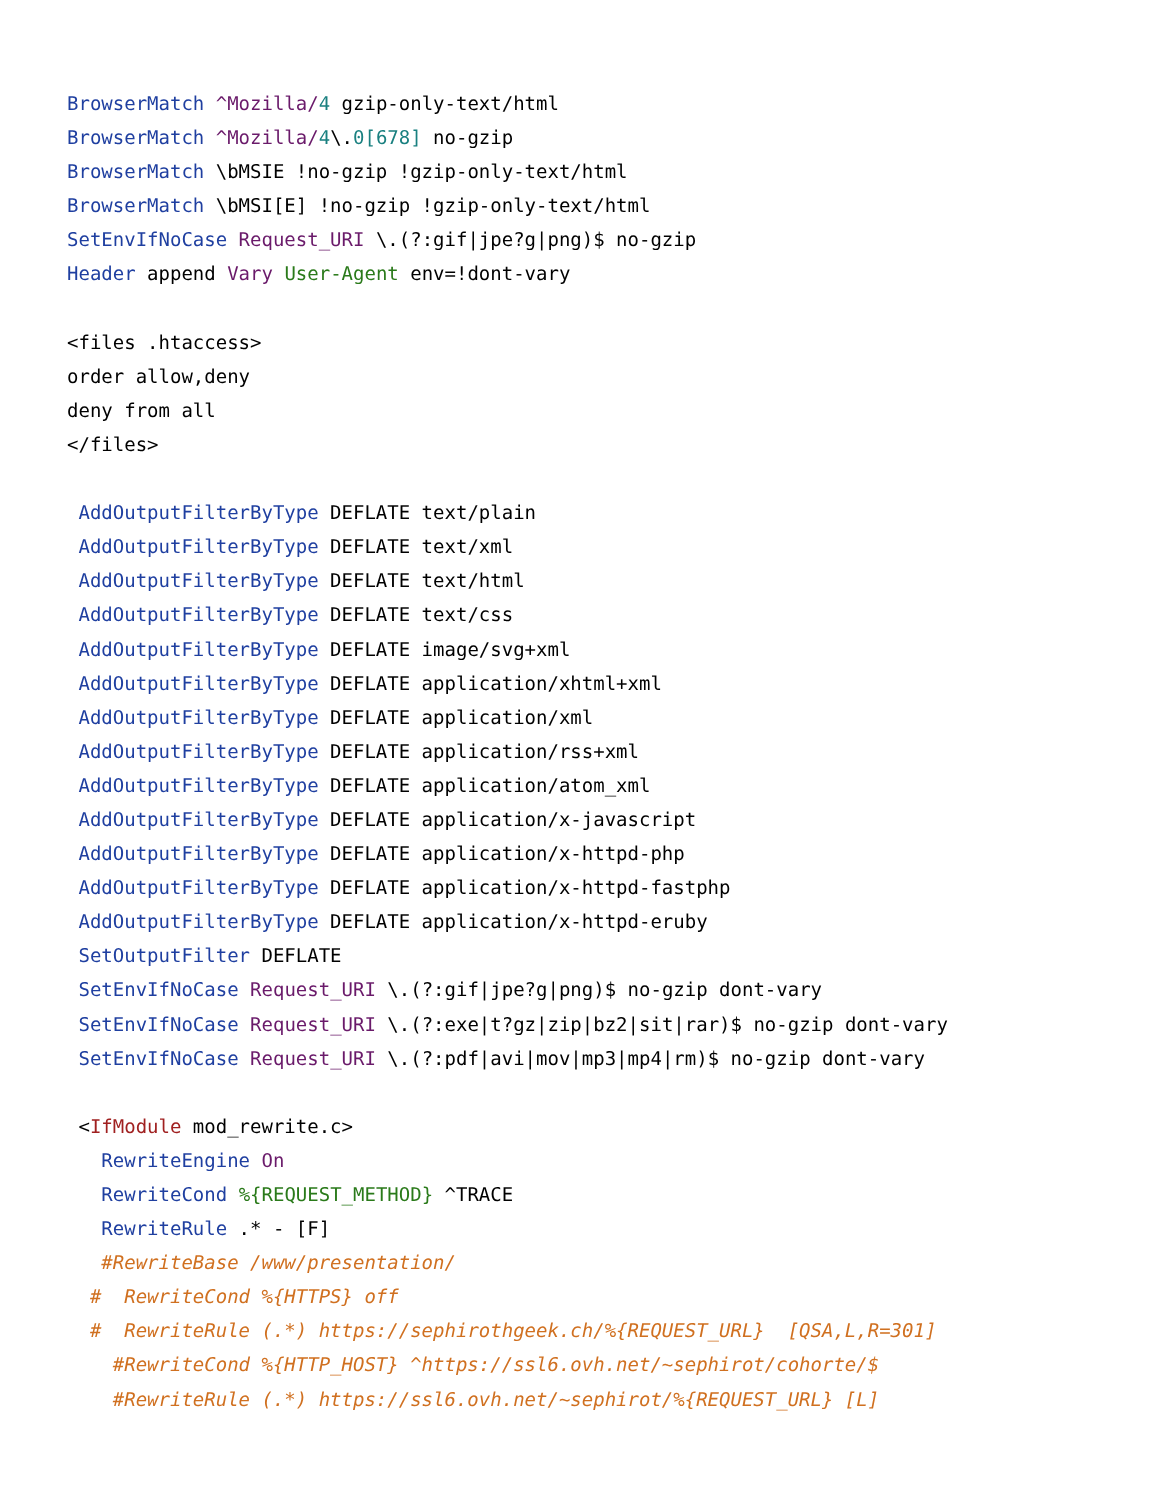BrowserMatch ^Mozilla/4 gzip-only-text/html
BrowserMatch ^Mozilla/4\.0[678] no-gzip
BrowserMatch \bMSIE !no-gzip !gzip-only-text/html
BrowserMatch \bMSI[E] !no-gzip !gzip-only-text/html
SetEnvIfNoCase Request_URI \.(?:gif|jpe?g|png)$ no-gzip
Header append Vary User-Agent env=!dont-vary

<files .htaccess>
order allow,deny
deny from all
</files>

 AddOutputFilterByType DEFLATE text/plain
 AddOutputFilterByType DEFLATE text/xml
 AddOutputFilterByType DEFLATE text/html
 AddOutputFilterByType DEFLATE text/css
 AddOutputFilterByType DEFLATE image/svg+xml
 AddOutputFilterByType DEFLATE application/xhtml+xml
 AddOutputFilterByType DEFLATE application/xml
 AddOutputFilterByType DEFLATE application/rss+xml
 AddOutputFilterByType DEFLATE application/atom_xml
 AddOutputFilterByType DEFLATE application/x-javascript
 AddOutputFilterByType DEFLATE application/x-httpd-php
 AddOutputFilterByType DEFLATE application/x-httpd-fastphp
 AddOutputFilterByType DEFLATE application/x-httpd-eruby
 SetOutputFilter DEFLATE
 SetEnvIfNoCase Request_URI \.(?:gif|jpe?g|png)$ no-gzip dont-vary
 SetEnvIfNoCase Request_URI \.(?:exe|t?gz|zip|bz2|sit|rar)$ no-gzip dont-vary
 SetEnvIfNoCase Request_URI \.(?:pdf|avi|mov|mp3|mp4|rm)$ no-gzip dont-vary

 <IfModule mod_rewrite.c>
   RewriteEngine On
   RewriteCond %{REQUEST_METHOD} ^TRACE
   RewriteRule .* - [F]
   #RewriteBase /www/presentation/
  #  RewriteCond %{HTTPS} off
  #  RewriteRule (.*) https://sephirothgeek.ch/%{REQUEST_URL}  [QSA,L,R=301]
    #RewriteCond %{HTTP_HOST} ^https://ssl6.ovh.net/~sephirot/cohorte/$
    #RewriteRule (.*) https://ssl6.ovh.net/~sephirot/%{REQUEST_URL} [L]